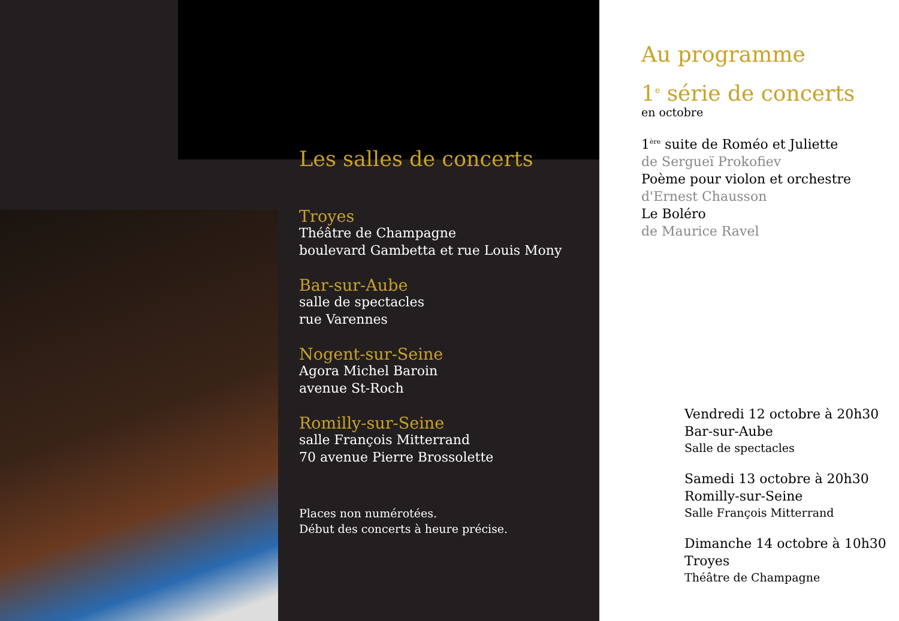Les salles de concerts
Troyes
Théâtre de Champagne
boulevard Gambetta et rue Louis Mony
Bar-sur-Aube
salle de spectacles
rue Varennes
Nogent-sur-Seine
Agora Michel Baroin
avenue St-Roch
Romilly-sur-Seine
salle François Mitterrand
70 avenue Pierre Brossolette
Places non numérotées.
Début des concerts à heure précise.
Au programme
1<sup>e</sup> série de concerts
en octobre
1<sup>ère</sup> suite de Roméo et Juliette
de Sergueï Prokofiev
Poème pour violon et orchestre
d'Ernest Chausson
Le Boléro
de Maurice Ravel
Vendredi 12 octobre à 20h30
Bar-sur-Aube
Salle de spectacles
Samedi 13 octobre à 20h30
Romilly-sur-Seine
Salle François Mitterrand
Dimanche 14 octobre à 10h30
Troyes
Théâtre de Champagne